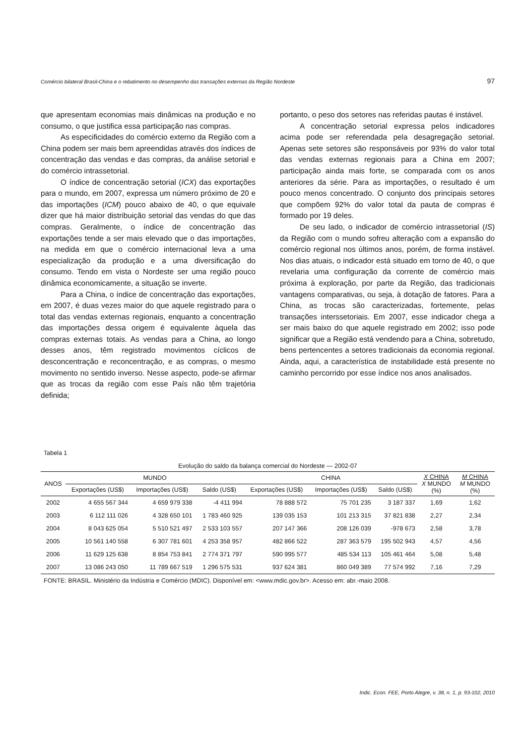Comércio bilateral Brasil-China e o rebatimento no desempenho das transações externas da Região Nordeste 97
que apresentam economias mais dinâmicas na produção e no consumo, o que justifica essa participação nas compras.
As especificidades do comércio externo da Região com a China podem ser mais bem apreendidas através dos índices de concentração das vendas e das compras, da análise setorial e do comércio intrassetorial.
O índice de concentração setorial (ICX) das exportações para o mundo, em 2007, expressa um número próximo de 20 e das importações (ICM) pouco abaixo de 40, o que equivale dizer que há maior distribuição setorial das vendas do que das compras. Geralmente, o índice de concentração das exportações tende a ser mais elevado que o das importações, na medida em que o comércio internacional leva a uma especialização da produção e a uma diversificação do consumo. Tendo em vista o Nordeste ser uma região pouco dinâmica economicamente, a situação se inverte.
Para a China, o índice de concentração das exportações, em 2007, é duas vezes maior do que aquele registrado para o total das vendas externas regionais, enquanto a concentração das importações dessa origem é equivalente àquela das compras externas totais. As vendas para a China, ao longo desses anos, têm registrado movimentos cíclicos de desconcentração e reconcentração, e as compras, o mesmo movimento no sentido inverso. Nesse aspecto, pode-se afirmar que as trocas da região com esse País não têm trajetória definida;
portanto, o peso dos setores nas referidas pautas é instável.
A concentração setorial expressa pelos indicadores acima pode ser referendada pela desagregação setorial. Apenas sete setores são responsáveis por 93% do valor total das vendas externas regionais para a China em 2007; participação ainda mais forte, se comparada com os anos anteriores da série. Para as importações, o resultado é um pouco menos concentrado. O conjunto dos principais setores que compõem 92% do valor total da pauta de compras é formado por 19 deles.
De seu lado, o indicador de comércio intrassetorial (IS) da Região com o mundo sofreu alteração com a expansão do comércio regional nos últimos anos, porém, de forma instável. Nos dias atuais, o indicador está situado em torno de 40, o que revelaria uma configuração da corrente de comércio mais próxima à exploração, por parte da Região, das tradicionais vantagens comparativas, ou seja, à dotação de fatores. Para a China, as trocas são caracterizadas, fortemente, pelas transações interssetoriais. Em 2007, esse indicador chega a ser mais baixo do que aquele registrado em 2002; isso pode significar que a Região está vendendo para a China, sobretudo, bens pertencentes a setores tradicionais da economia regional. Ainda, aqui, a característica de instabilidade está presente no caminho percorrido por esse índice nos anos analisados.
Tabela 1
Evolução do saldo da balança comercial do Nordeste — 2002-07
| ANOS | MUNDO | | | CHINA | | | X CHINA X MUNDO (%) | M CHINA M MUNDO (%) |
| --- | --- | --- | --- | --- | --- | --- | --- | --- |
| | Exportações (US$) | Importações (US$) | Saldo (US$) | Exportações (US$) | Importações (US$) | Saldo (US$) | | |
| 2002 | 4 655 567 344 | 4 659 979 338 | -4 411 994 | 78 888 572 | 75 701 235 | 3 187 337 | 1,69 | 1,62 |
| 2003 | 6 112 111 026 | 4 328 650 101 | 1 783 460 925 | 139 035 153 | 101 213 315 | 37 821 838 | 2,27 | 2,34 |
| 2004 | 8 043 625 054 | 5 510 521 497 | 2 533 103 557 | 207 147 366 | 208 126 039 | -978 673 | 2,58 | 3,78 |
| 2005 | 10 561 140 558 | 6 307 781 601 | 4 253 358 957 | 482 866 522 | 287 363 579 | 195 502 943 | 4,57 | 4,56 |
| 2006 | 11 629 125 638 | 8 854 753 841 | 2 774 371 797 | 590 995 577 | 485 534 113 | 105 461 464 | 5,08 | 5,48 |
| 2007 | 13 086 243 050 | 11 789 667 519 | 1 296 575 531 | 937 624 381 | 860 049 389 | 77 574 992 | 7,16 | 7,29 |
FONTE: BRASIL. Ministério da Indústria e Comércio (MDIC). Disponível em: <www.mdic.gov.br>. Acesso em: abr.-maio 2008.
Indic. Econ. FEE, Porto Alegre, v. 38, n. 1, p. 93-102, 2010